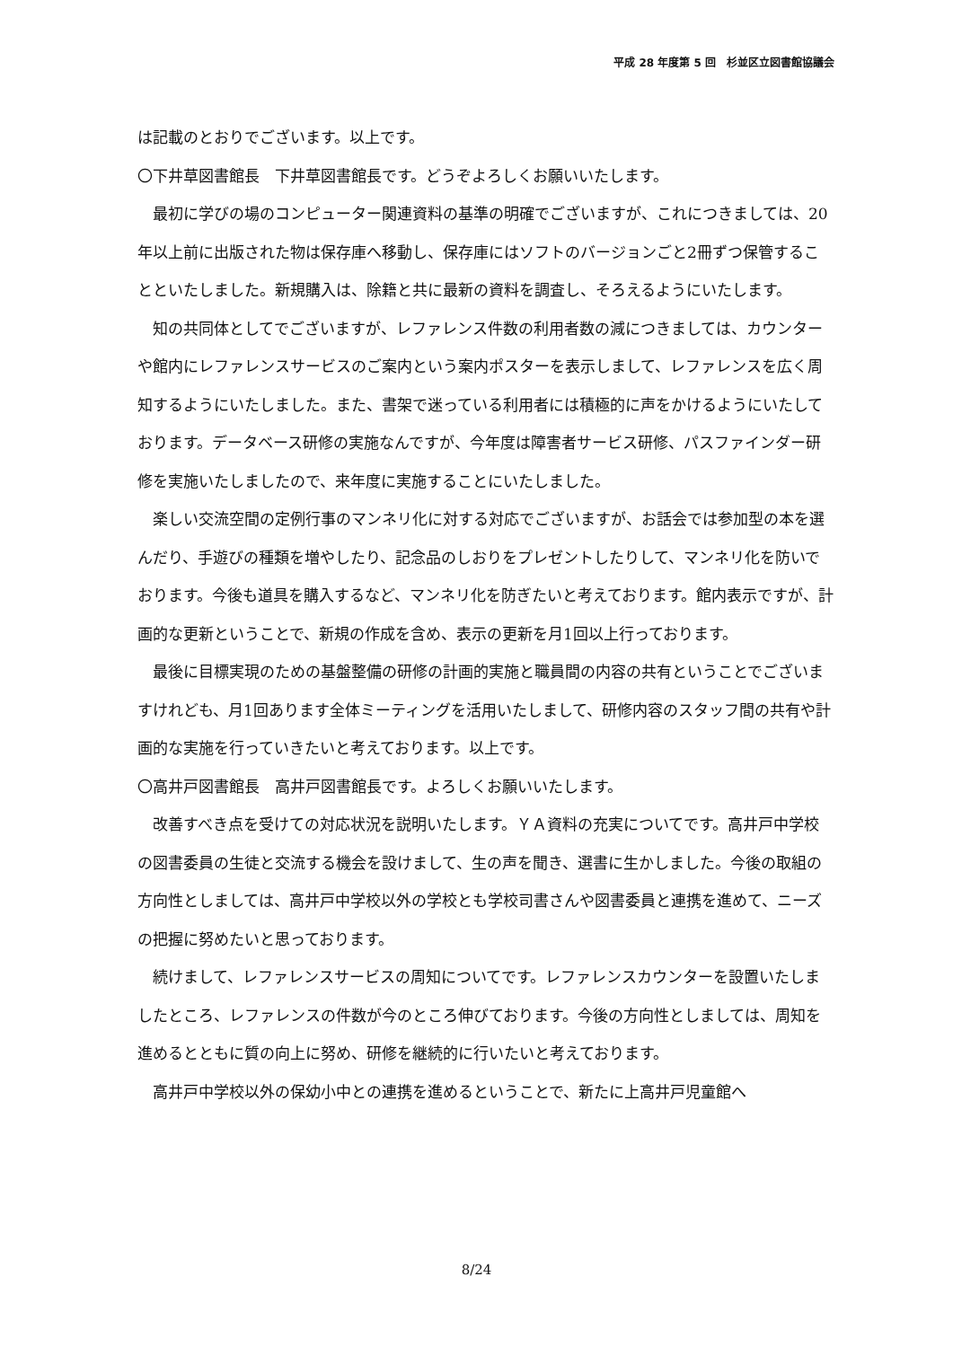平成 28 年度第 5 回　杉並区立図書館協議会
は記載のとおりでございます。以上です。
〇下井草図書館長　下井草図書館長です。どうぞよろしくお願いいたします。
最初に学びの場のコンピューター関連資料の基準の明確でございますが、これにつきましては、20年以上前に出版された物は保存庫へ移動し、保存庫にはソフトのバージョンごと2冊ずつ保管することといたしました。新規購入は、除籍と共に最新の資料を調査し、そろえるようにいたします。
知の共同体としてでございますが、レファレンス件数の利用者数の減につきましては、カウンターや館内にレファレンスサービスのご案内という案内ポスターを表示しまして、レファレンスを広く周知するようにいたしました。また、書架で迷っている利用者には積極的に声をかけるようにいたしております。データベース研修の実施なんですが、今年度は障害者サービス研修、パスファインダー研修を実施いたしましたので、来年度に実施することにいたしました。
楽しい交流空間の定例行事のマンネリ化に対する対応でございますが、お話会では参加型の本を選んだり、手遊びの種類を増やしたり、記念品のしおりをプレゼントしたりして、マンネリ化を防いでおります。今後も道具を購入するなど、マンネリ化を防ぎたいと考えております。館内表示ですが、計画的な更新ということで、新規の作成を含め、表示の更新を月1回以上行っております。
最後に目標実現のための基盤整備の研修の計画的実施と職員間の内容の共有ということでございますけれども、月1回あります全体ミーティングを活用いたしまして、研修内容のスタッフ間の共有や計画的な実施を行っていきたいと考えております。以上です。
〇高井戸図書館長　高井戸図書館長です。よろしくお願いいたします。
改善すべき点を受けての対応状況を説明いたします。ＹＡ資料の充実についてです。高井戸中学校の図書委員の生徒と交流する機会を設けまして、生の声を聞き、選書に生かしました。今後の取組の方向性としましては、高井戸中学校以外の学校とも学校司書さんや図書委員と連携を進めて、ニーズの把握に努めたいと思っております。
続けまして、レファレンスサービスの周知についてです。レファレンスカウンターを設置いたしましたところ、レファレンスの件数が今のところ伸びております。今後の方向性としましては、周知を進めるとともに質の向上に努め、研修を継続的に行いたいと考えております。
高井戸中学校以外の保幼小中との連携を進めるということで、新たに上高井戸児童館へ
8/24